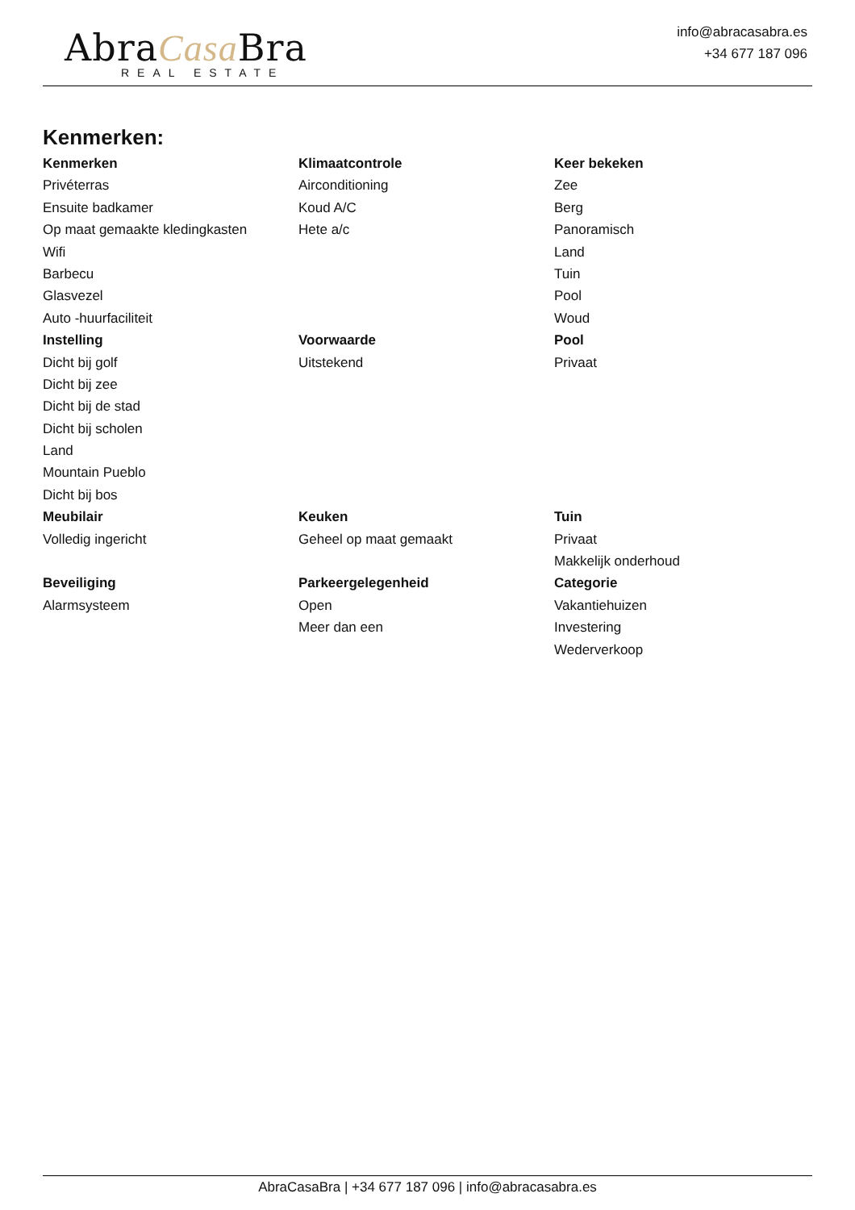AbraCasa Bra
REAL ESTATE
info@abracasabra.es
+34 677 187 096
Kenmerken:
| Kenmerken | Klimaatcontrole | Keer bekeken |
| --- | --- | --- |
| Privéterras | Airconditioning | Zee |
| Ensuite badkamer | Koud A/C | Berg |
| Op maat gemaakte kledingkasten | Hete a/c | Panoramisch |
| Wifi | | Land |
| Barbecu | | Tuin |
| Glasvezel | | Pool |
| Auto -huurfaciliteit | | Woud |
| Instelling | Voorwaarde | Pool |
| Dicht bij golf | Uitstekend | Privaat |
| Dicht bij zee | | |
| Dicht bij de stad | | |
| Dicht bij scholen | | |
| Land | | |
| Mountain Pueblo | | |
| Dicht bij bos | | |
| Meubilair | Keuken | Tuin |
| Volledig ingericht | Geheel op maat gemaakt | Privaat |
| | | Makkelijk onderhoud |
| Beveiliging | Parkeergelegenheid | Categorie |
| Alarmsysteem | Open | Vakantiehuizen |
| | Meer dan een | Investering |
| | | Wederverkoop |
AbraCasaBra | +34 677 187 096 | info@abracasabra.es